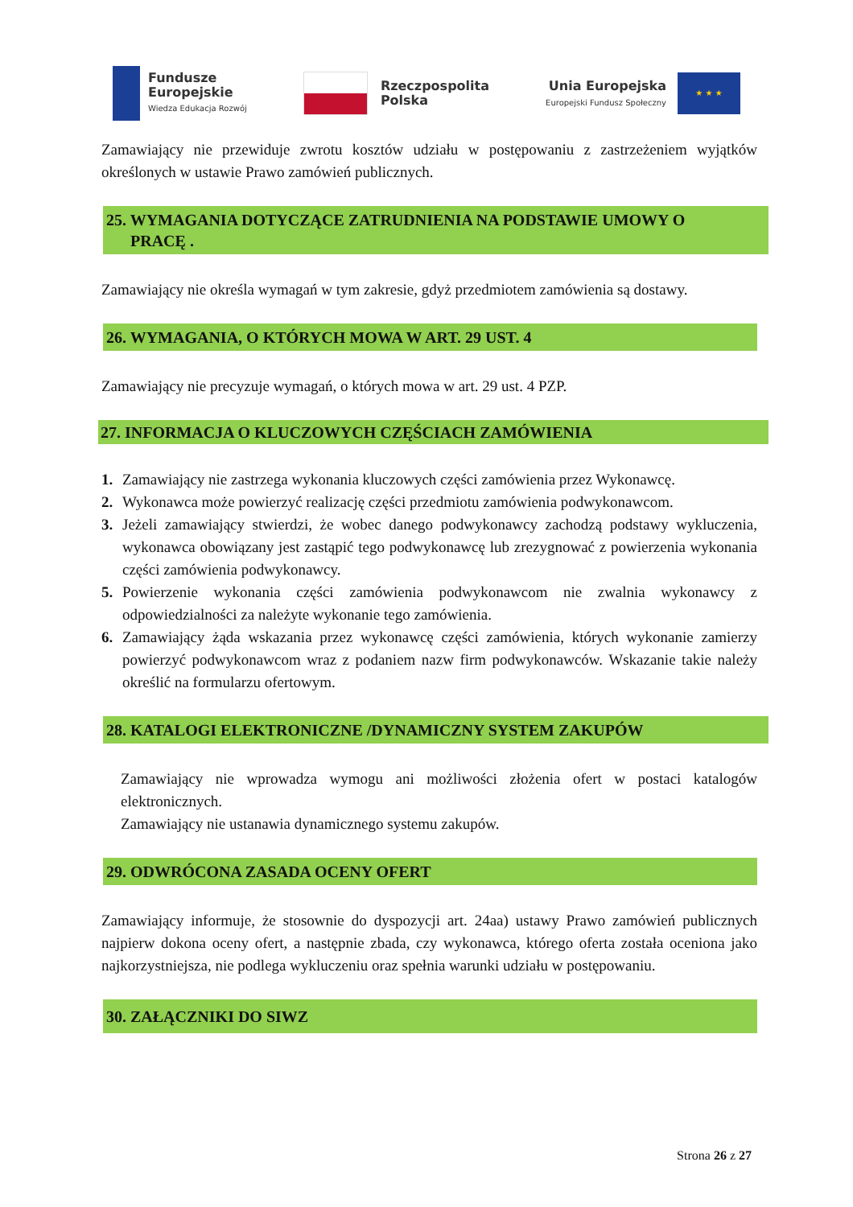Fundusze
Europejskie
Wiedza Edukacja Rozwój
Rzeczpospolita
Polska
Unia Europejska
Europejski Fundusz Społeczny
★ ★ ★
Zamawiający nie przewiduje zwrotu kosztów udziału w postępowaniu z zastrzeżeniem wyjątków określonych w ustawie Prawo zamówień publicznych.
25. WYMAGANIA DOTYCZĄCE ZATRUDNIENIA NA PODSTAWIE UMOWY O
PRACĘ .
Zamawiający nie określa wymagań w tym zakresie, gdyż przedmiotem zamówienia są dostawy.
26. WYMAGANIA, O KTÓRYCH MOWA W ART. 29 UST. 4
Zamawiający nie precyzuje wymagań, o których mowa w art. 29 ust. 4 PZP.
27. INFORMACJA O KLUCZOWYCH CZĘŚCIACH ZAMÓWIENIA
1. Zamawiający nie zastrzega wykonania kluczowych części zamówienia przez Wykonawcę.
2. Wykonawca może powierzyć realizację części przedmiotu zamówienia podwykonawcom.
3. Jeżeli zamawiający stwierdzi, że wobec danego podwykonawcy zachodzą podstawy wykluczenia, wykonawca obowiązany jest zastąpić tego podwykonawcę lub zrezygnować z powierzenia wykonania części zamówienia podwykonawcy.
5. Powierzenie wykonania części zamówienia podwykonawcom nie zwalnia wykonawcy z odpowiedzialności za należyte wykonanie tego zamówienia.
6. Zamawiający żąda wskazania przez wykonawcę części zamówienia, których wykonanie zamierzy powierzyć podwykonawcom wraz z podaniem nazw firm podwykonawców. Wskazanie takie należy określić na formularzu ofertowym.
28. KATALOGI ELEKTRONICZNE /DYNAMICZNY SYSTEM ZAKUPÓW
Zamawiający nie wprowadza wymogu ani możliwości złożenia ofert w postaci katalogów elektronicznych.
Zamawiający nie ustanawia dynamicznego systemu zakupów.
29. ODWRÓCONA ZASADA OCENY OFERT
Zamawiający informuje, że stosownie do dyspozycji art. 24aa) ustawy Prawo zamówień publicznych najpierw dokona oceny ofert, a następnie zbada, czy wykonawca, którego oferta została oceniona jako najkorzystniejsza, nie podlega wykluczeniu oraz spełnia warunki udziału w postępowaniu.
30. ZAŁĄCZNIKI DO SIWZ
Strona 26 z 27